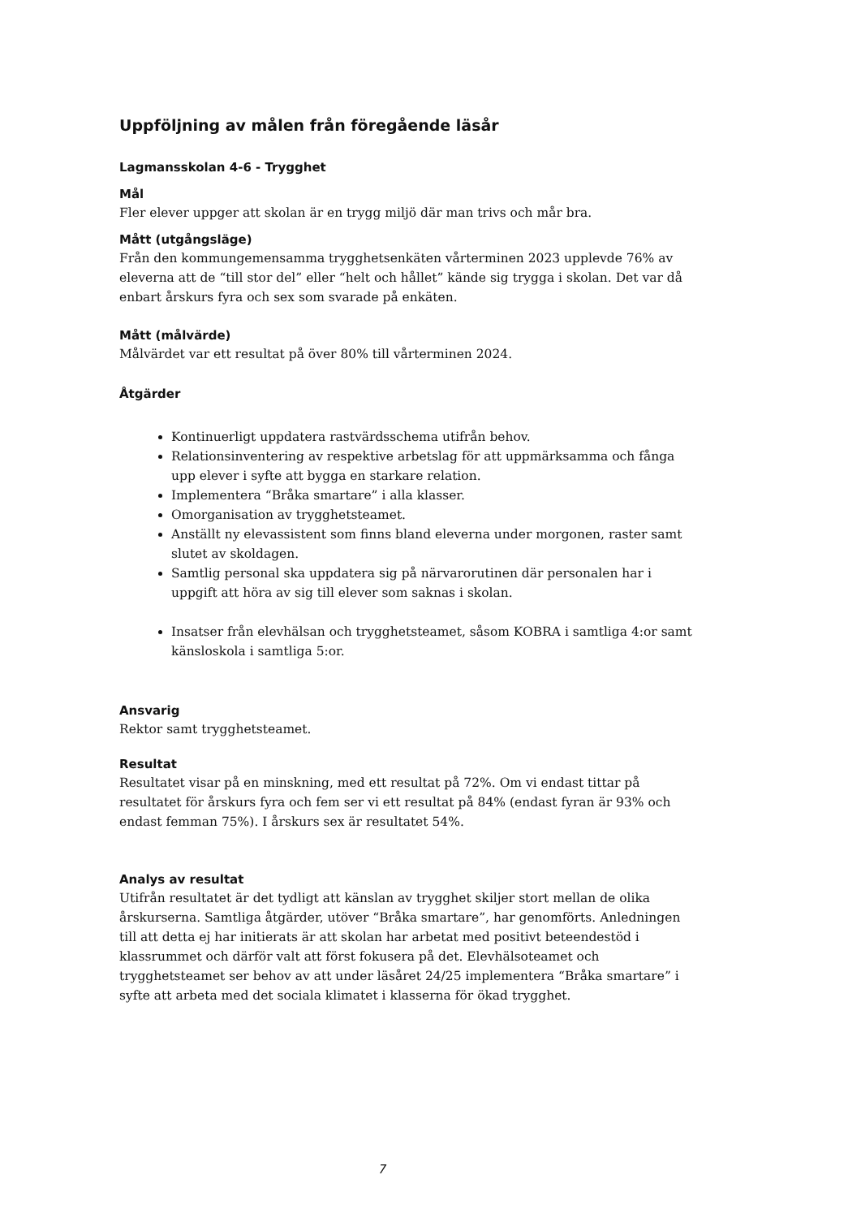Uppföljning av målen från föregående läsår
Lagmansskolan 4-6 - Trygghet
Mål
Fler elever uppger att skolan är en trygg miljö där man trivs och mår bra.
Mått (utgångsläge)
Från den kommungemensamma trygghetsenkäten vårterminen 2023 upplevde 76% av eleverna att de “till stor del” eller “helt och hållet” kände sig trygga i skolan. Det var då enbart årskurs fyra och sex som svarade på enkäten.
Mått (målvärde)
Målvärdet var ett resultat på över 80% till vårterminen 2024.
Åtgärder
Kontinuerligt uppdatera rastvärdsschema utifrån behov.
Relationsinventering av respektive arbetslag för att uppmärksamma och fånga upp elever i syfte att bygga en starkare relation.
Implementera “Bråka smartare” i alla klasser.
Omorganisation av trygghetsteamet.
Anställt ny elevassistent som finns bland eleverna under morgonen, raster samt slutet av skoldagen.
Samtlig personal ska uppdatera sig på närvarorutinen där personalen har i uppgift att höra av sig till elever som saknas i skolan.
Insatser från elevhälsan och trygghetsteamet, såsom KOBRA i samtliga 4:or samt känsloskola i samtliga 5:or.
Ansvarig
Rektor samt trygghetsteamet.
Resultat
Resultatet visar på en minskning, med ett resultat på 72%. Om vi endast tittar på resultatet för årskurs fyra och fem ser vi ett resultat på 84% (endast fyran är 93% och endast femman 75%). I årskurs sex är resultatet 54%.
Analys av resultat
Utifrån resultatet är det tydligt att känslan av trygghet skiljer stort mellan de olika årskurserna. Samtliga åtgärder, utöver “Bråka smartare”, har genomförts. Anledningen till att detta ej har initierats är att skolan har arbetat med positivt beteendestöd i klassrummet och därför valt att först fokusera på det. Elevhälsoteamet och trygghetsteamet ser behov av att under läsåret 24/25 implementera “Bråka smartare” i syfte att arbeta med det sociala klimatet i klasserna för ökad trygghet.
7